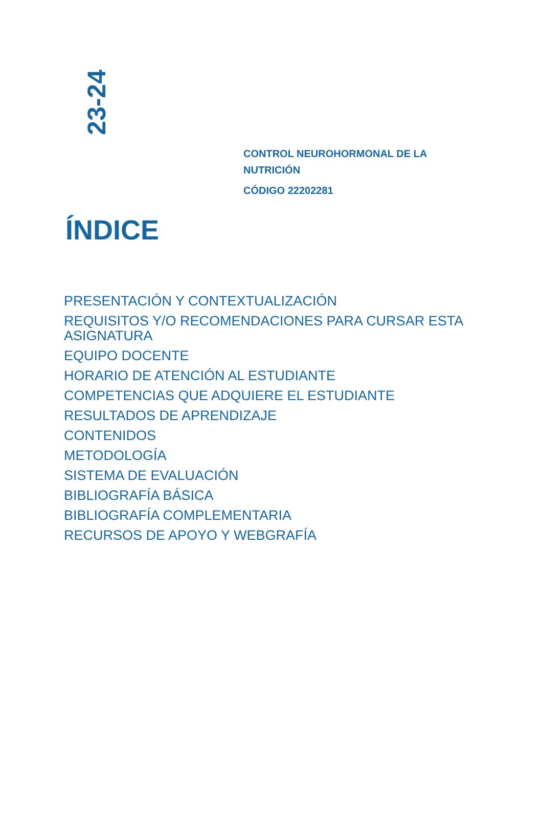23-24
CONTROL NEUROHORMONAL DE LA
NUTRICIÓN
CÓDIGO 22202281
ÍNDICE
PRESENTACIÓN Y CONTEXTUALIZACIÓN
REQUISITOS Y/O RECOMENDACIONES PARA CURSAR ESTA ASIGNATURA
EQUIPO DOCENTE
HORARIO DE ATENCIÓN AL ESTUDIANTE
COMPETENCIAS QUE ADQUIERE EL ESTUDIANTE
RESULTADOS DE APRENDIZAJE
CONTENIDOS
METODOLOGÍA
SISTEMA DE EVALUACIÓN
BIBLIOGRAFÍA BÁSICA
BIBLIOGRAFÍA COMPLEMENTARIA
RECURSOS DE APOYO Y WEBGRAFÍA